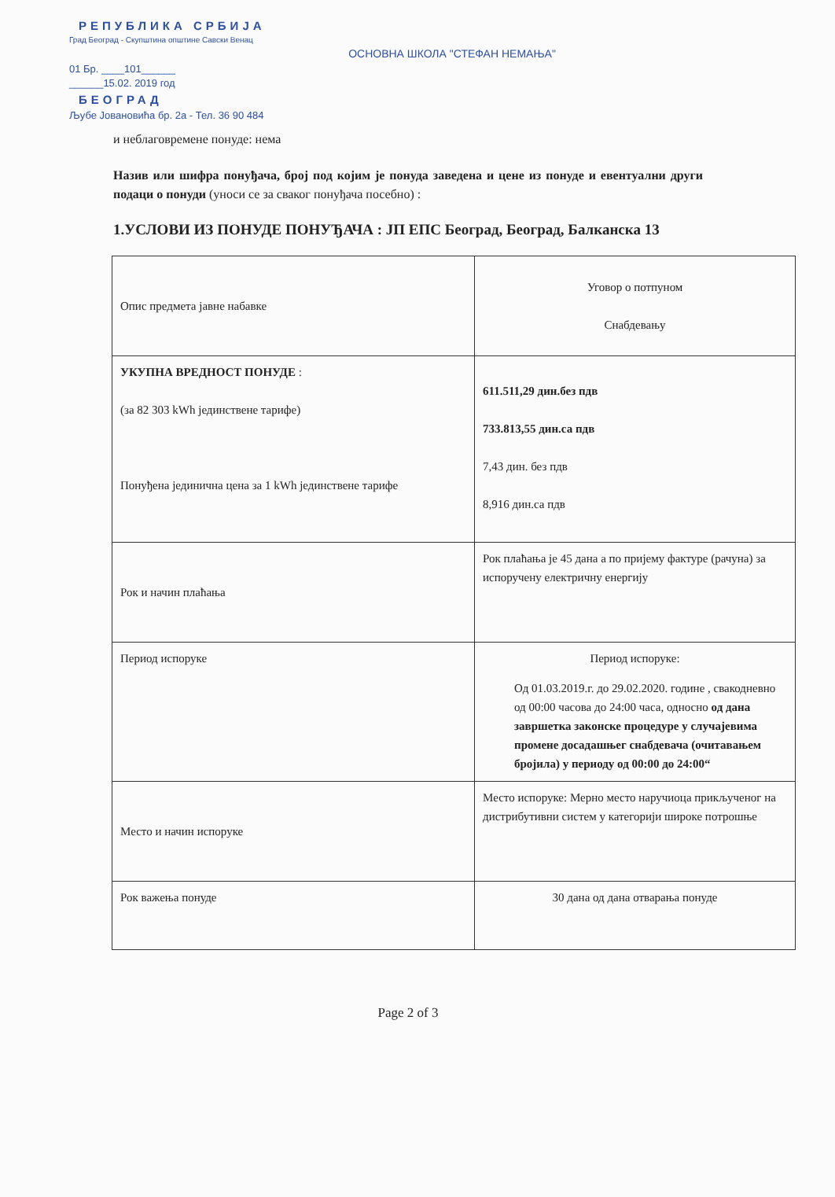РЕПУБЛИКА СРБИЈА
Град Београд - Скупштина општине Савски Венац
ОСНОВНА ШКОЛА "СТЕФАН НЕМАЊА"
01 Бр. ____101______
______15.02. 2019 год
БЕОГРАД
Љубе Јовановића бр. 2а - Тел. 36 90 484
и неблаговремене понуде: нема
Назив или шифра понуђача, број под којим је понуда заведена и цене из понуде и евентуални други подаци о понуди (уноси се за сваког понуђача посебно) :
1.УСЛОВИ ИЗ ПОНУДЕ ПОНУЂАЧА : ЈП ЕПС Београд, Београд, Балканска 13
| Опис предмета јавне набавке | Уговор о потпуном Снабдевању |
| УКУПНА ВРЕДНОСТ ПОНУДЕ : (за 82 303 kWh јединствене тарифе) Понуђена јединична цена за 1 kWh јединствене тарифе | 611.511,29 дин.без пдв 733.813,55 дин.са пдв 7,43 дин. без пдв 8,916 дин.са пдв |
| Рок и начин плаћања | Рок плаћања је 45 дана а по пријему фактуре (рачуна) за испоручену електричну енергију |
| Период испоруке | Период испоруке: Од 01.03.2019.г. до 29.02.2020. године , свакодневно од 00:00 часова до 24:00 часа, односно од дана завршетка законске процедуре у случајевима промене досадашњег снабдевача (очитавањем бројила) у периоду од 00:00 до 24:00“ |
| Место и начин испоруке | Место испоруке: Мерно место наручиоца прикључeног на дистрибутивни систем у категорији широке потрошње |
| Рок важења понуде | 30 дана од дана отварања понуде |
Page 2 of 3